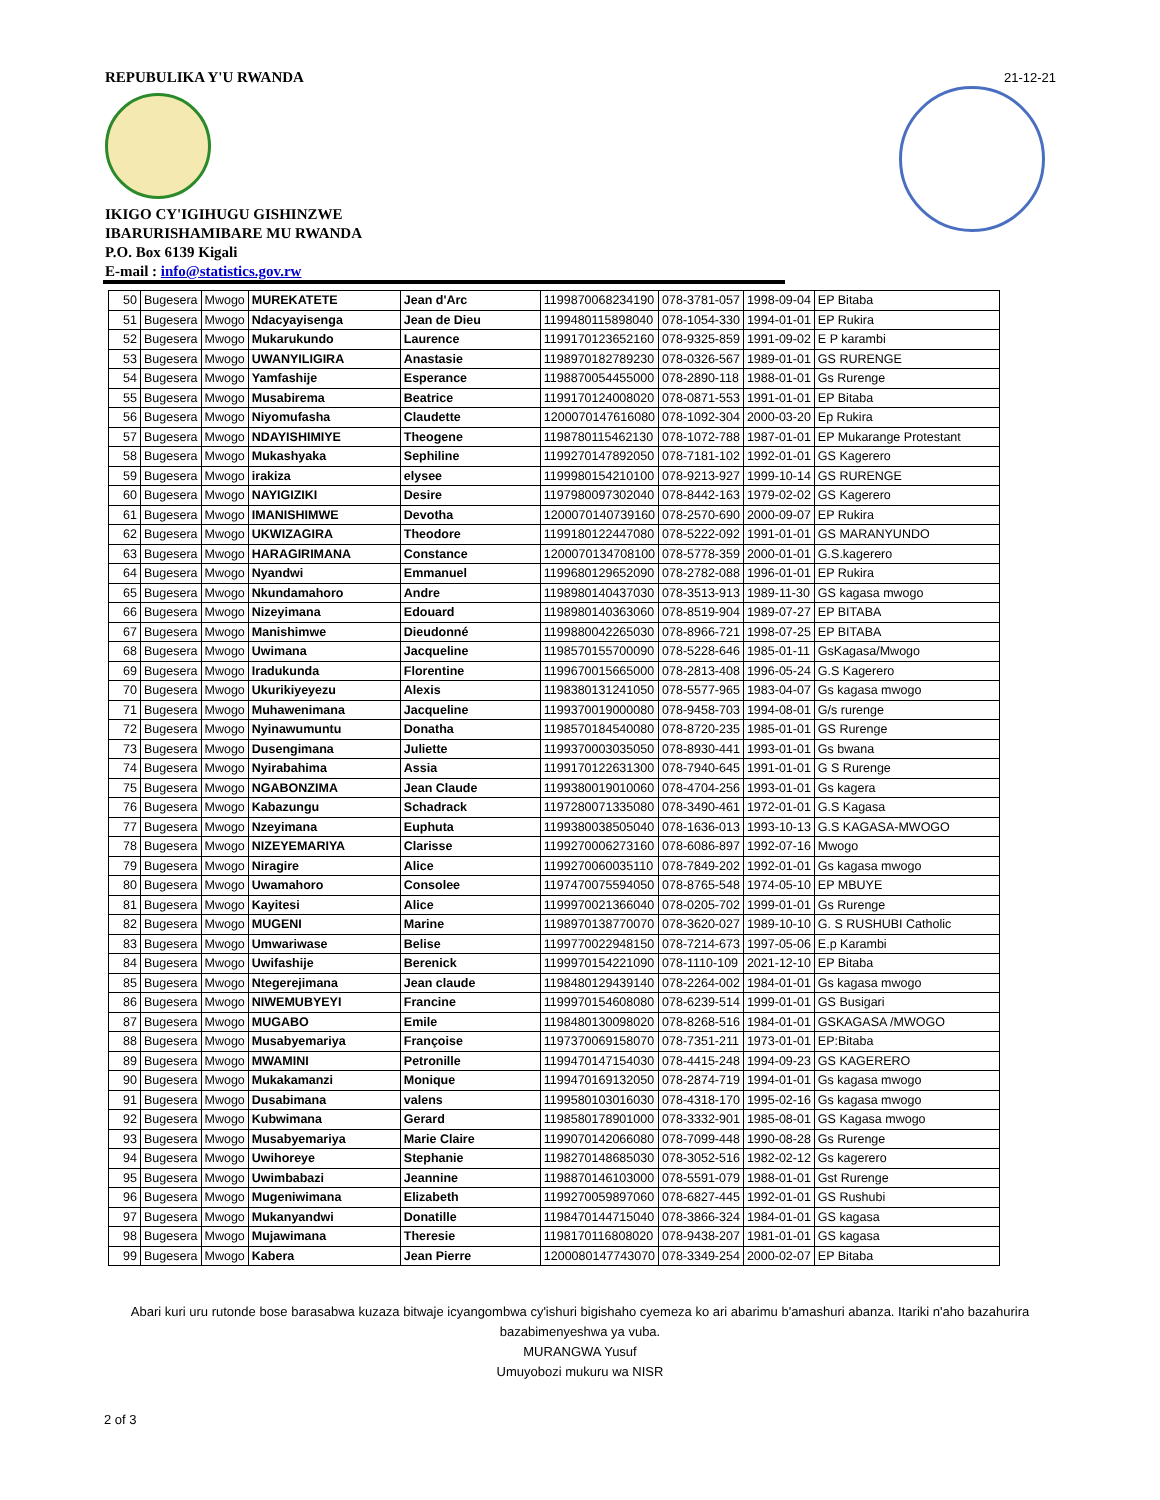REPUBULIKA Y'U RWANDA
IKIGO CY'IGIHUGU GISHINZWE
IBARURISHAMIBARE MU RWANDA
P.O. Box 6139 Kigali
E-mail : info@statistics.gov.rw
21-12-21
| 50 | Bugesera | Mwogo | MUREKATETE | Jean d'Arc | 1199870068234190 | 078-3781-057 | 1998-09-04 | EP Bitaba |
| 51 | Bugesera | Mwogo | Ndacyayisenga | Jean de Dieu | 1199480115898040 | 078-1054-330 | 1994-01-01 | EP Rukira |
| 52 | Bugesera | Mwogo | Mukarukundo | Laurence | 1199170123652160 | 078-9325-859 | 1991-09-02 | E P karambi |
| 53 | Bugesera | Mwogo | UWANYILIGIRA | Anastasie | 1198970182789230 | 078-0326-567 | 1989-01-01 | GS RURENGE |
| 54 | Bugesera | Mwogo | Yamfashije | Esperance | 1198870054455000 | 078-2890-118 | 1988-01-01 | Gs Rurenge |
| 55 | Bugesera | Mwogo | Musabirema | Beatrice | 1199170124008020 | 078-0871-553 | 1991-01-01 | EP Bitaba |
| 56 | Bugesera | Mwogo | Niyomufasha | Claudette | 1200070147616080 | 078-1092-304 | 2000-03-20 | Ep Rukira |
| 57 | Bugesera | Mwogo | NDAYISHIMIYE | Theogene | 1198780115462130 | 078-1072-788 | 1987-01-01 | EP Mukarange Protestant |
| 58 | Bugesera | Mwogo | Mukashyaka | Sephiline | 1199270147892050 | 078-7181-102 | 1992-01-01 | GS Kagerero |
| 59 | Bugesera | Mwogo | irakiza | elysee | 1199980154210100 | 078-9213-927 | 1999-10-14 | GS RURENGE |
| 60 | Bugesera | Mwogo | NAYIGIZIKI | Desire | 1197980097302040 | 078-8442-163 | 1979-02-02 | GS Kagerero |
| 61 | Bugesera | Mwogo | IMANISHIMWE | Devotha | 1200070140739160 | 078-2570-690 | 2000-09-07 | EP Rukira |
| 62 | Bugesera | Mwogo | UKWIZAGIRA | Theodore | 1199180122447080 | 078-5222-092 | 1991-01-01 | GS MARANYUNDO |
| 63 | Bugesera | Mwogo | HARAGIRIMANA | Constance | 1200070134708100 | 078-5778-359 | 2000-01-01 | G.S.kagerero |
| 64 | Bugesera | Mwogo | Nyandwi | Emmanuel | 1199680129652090 | 078-2782-088 | 1996-01-01 | EP Rukira |
| 65 | Bugesera | Mwogo | Nkundamahoro | Andre | 1198980140437030 | 078-3513-913 | 1989-11-30 | GS kagasa mwogo |
| 66 | Bugesera | Mwogo | Nizeyimana | Edouard | 1198980140363060 | 078-8519-904 | 1989-07-27 | EP BITABA |
| 67 | Bugesera | Mwogo | Manishimwe | Dieudonné | 1199880042265030 | 078-8966-721 | 1998-07-25 | EP BITABA |
| 68 | Bugesera | Mwogo | Uwimana | Jacqueline | 1198570155700090 | 078-5228-646 | 1985-01-11 | GsKagasa/Mwogo |
| 69 | Bugesera | Mwogo | Iradukunda | Florentine | 1199670015665000 | 078-2813-408 | 1996-05-24 | G.S Kagerero |
| 70 | Bugesera | Mwogo | Ukurikiyeyezu | Alexis | 1198380131241050 | 078-5577-965 | 1983-04-07 | Gs kagasa mwogo |
| 71 | Bugesera | Mwogo | Muhawenimana | Jacqueline | 1199370019000080 | 078-9458-703 | 1994-08-01 | G/s rurenge |
| 72 | Bugesera | Mwogo | Nyinawumuntu | Donatha | 1198570184540080 | 078-8720-235 | 1985-01-01 | GS Rurenge |
| 73 | Bugesera | Mwogo | Dusengimana | Juliette | 1199370003035050 | 078-8930-441 | 1993-01-01 | Gs bwana |
| 74 | Bugesera | Mwogo | Nyirabahima | Assia | 1199170122631300 | 078-7940-645 | 1991-01-01 | G S Rurenge |
| 75 | Bugesera | Mwogo | NGABONZIMA | Jean Claude | 1199380019010060 | 078-4704-256 | 1993-01-01 | Gs kagera |
| 76 | Bugesera | Mwogo | Kabazungu | Schadrack | 1197280071335080 | 078-3490-461 | 1972-01-01 | G.S Kagasa |
| 77 | Bugesera | Mwogo | Nzeyimana | Euphuta | 1199380038505040 | 078-1636-013 | 1993-10-13 | G.S KAGASA-MWOGO |
| 78 | Bugesera | Mwogo | NIZEYEMARIYA | Clarisse | 1199270006273160 | 078-6086-897 | 1992-07-16 | Mwogo |
| 79 | Bugesera | Mwogo | Niragire | Alice | 1199270060035110 | 078-7849-202 | 1992-01-01 | Gs kagasa mwogo |
| 80 | Bugesera | Mwogo | Uwamahoro | Consolee | 1197470075594050 | 078-8765-548 | 1974-05-10 | EP MBUYE |
| 81 | Bugesera | Mwogo | Kayitesi | Alice | 1199970021366040 | 078-0205-702 | 1999-01-01 | Gs Rurenge |
| 82 | Bugesera | Mwogo | MUGENI | Marine | 1198970138770070 | 078-3620-027 | 1989-10-10 | G. S RUSHUBI Catholic |
| 83 | Bugesera | Mwogo | Umwariwase | Belise | 1199770022948150 | 078-7214-673 | 1997-05-06 | E.p Karambi |
| 84 | Bugesera | Mwogo | Uwifashije | Berenick | 1199970154221090 | 078-1110-109 | 2021-12-10 | EP Bitaba |
| 85 | Bugesera | Mwogo | Ntegerejimana | Jean claude | 1198480129439140 | 078-2264-002 | 1984-01-01 | Gs kagasa mwogo |
| 86 | Bugesera | Mwogo | NIWEMUBYEYI | Francine | 1199970154608080 | 078-6239-514 | 1999-01-01 | GS Busigari |
| 87 | Bugesera | Mwogo | MUGABO | Emile | 1198480130098020 | 078-8268-516 | 1984-01-01 | GSKAGASA /MWOGO |
| 88 | Bugesera | Mwogo | Musabyemariya | Françoise | 1197370069158070 | 078-7351-211 | 1973-01-01 | EP:Bitaba |
| 89 | Bugesera | Mwogo | MWAMINI | Petronille | 1199470147154030 | 078-4415-248 | 1994-09-23 | GS KAGERERO |
| 90 | Bugesera | Mwogo | Mukakamanzi | Monique | 1199470169132050 | 078-2874-719 | 1994-01-01 | Gs kagasa mwogo |
| 91 | Bugesera | Mwogo | Dusabimana | valens | 1199580103016030 | 078-4318-170 | 1995-02-16 | Gs kagasa mwogo |
| 92 | Bugesera | Mwogo | Kubwimana | Gerard | 1198580178901000 | 078-3332-901 | 1985-08-01 | GS Kagasa mwogo |
| 93 | Bugesera | Mwogo | Musabyemariya | Marie Claire | 1199070142066080 | 078-7099-448 | 1990-08-28 | Gs Rurenge |
| 94 | Bugesera | Mwogo | Uwihoreye | Stephanie | 1198270148685030 | 078-3052-516 | 1982-02-12 | Gs kagerero |
| 95 | Bugesera | Mwogo | Uwimbabazi | Jeannine | 1198870146103000 | 078-5591-079 | 1988-01-01 | Gst Rurenge |
| 96 | Bugesera | Mwogo | Mugeniwimana | Elizabeth | 1199270059897060 | 078-6827-445 | 1992-01-01 | GS Rushubi |
| 97 | Bugesera | Mwogo | Mukanyandwi | Donatille | 1198470144715040 | 078-3866-324 | 1984-01-01 | GS kagasa |
| 98 | Bugesera | Mwogo | Mujawimana | Theresie | 1198170116808020 | 078-9438-207 | 1981-01-01 | GS kagasa |
| 99 | Bugesera | Mwogo | Kabera | Jean Pierre | 1200080147743070 | 078-3349-254 | 2000-02-07 | EP Bitaba |
Abari kuri uru rutonde bose barasabwa kuzaza bitwaje icyangombwa cy'ishuri bigishaho cyemeza ko ari abarimu b'amashuri abanza. Itariki n'aho bazahurira bazabimenyeshwa ya vuba.
MURANGWA Yusuf
Umuyobozi mukuru wa NISR
2 of 3